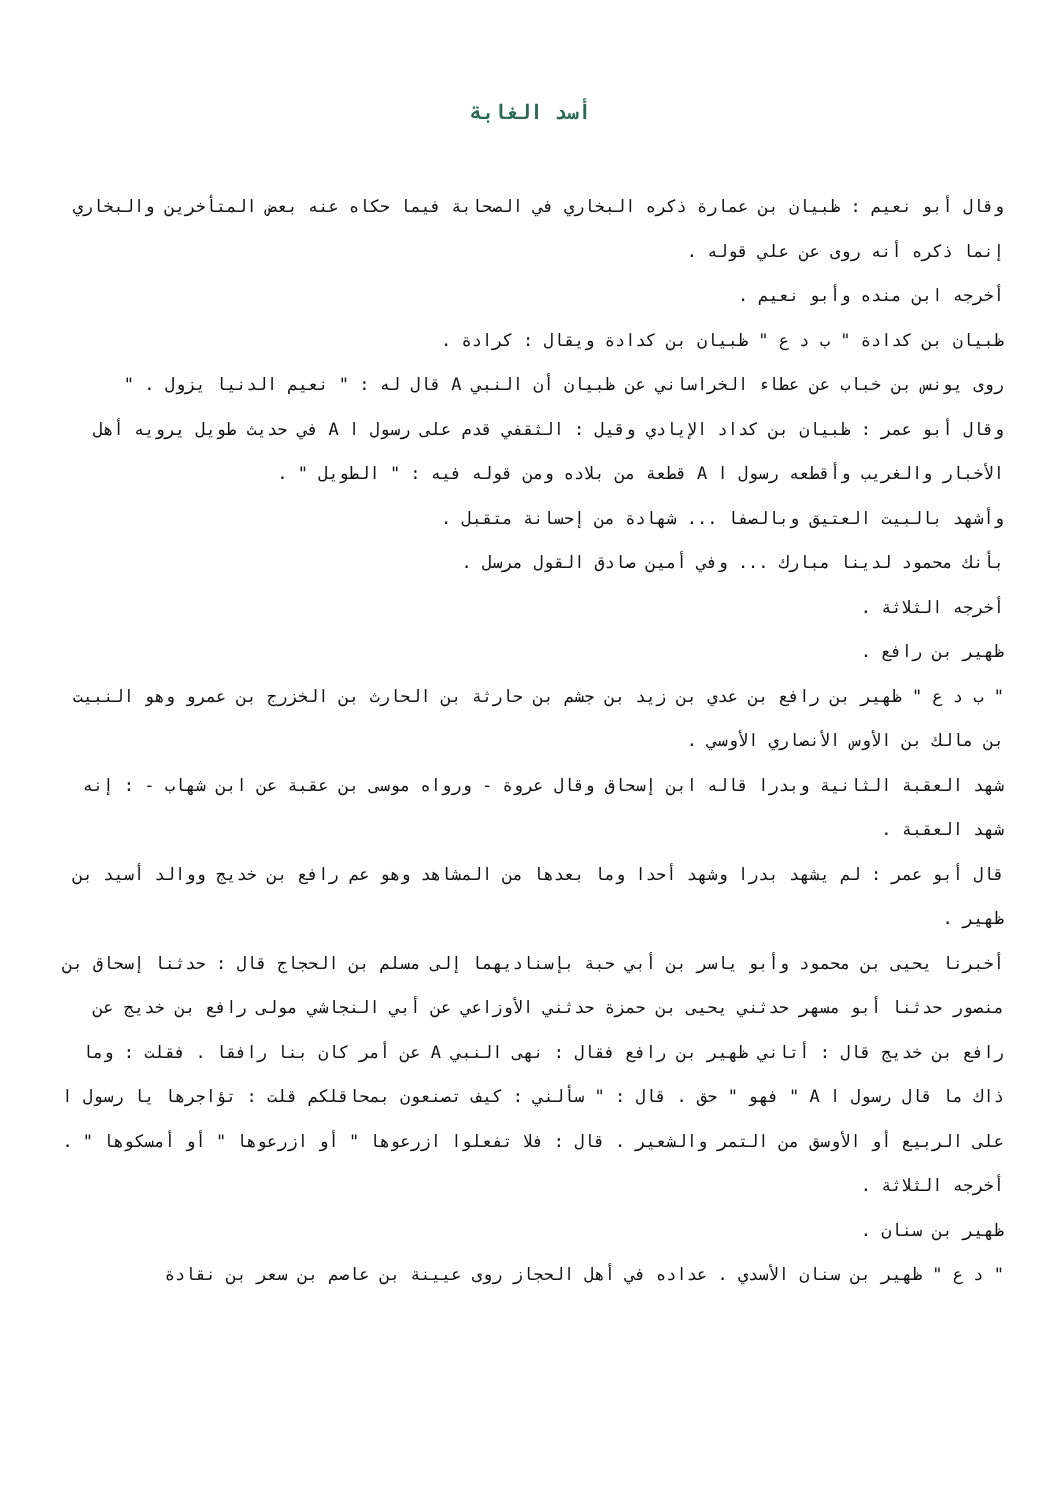أسد الغابة
وقال أبو نعيم : ظبيان بن عمارة ذكره البخاري في الصحابة فيما حكاه عنه بعض المتأخرين والبخاري إنما ذكره أنه روى عن علي قوله .
أخرجه ابن منده وأبو نعيم .
ظبيان بن كدادة " ب د ع " ظبيان بن كدادة ويقال : كرادة .
روى يونس بن خباب عن عطاء الخراساني عن ظبيان أن النبي A قال له : " نعيم الدنيا يزول . "
وقال أبو عمر : ظبيان بن كداد الإيادي وقيل : الثقفي قدم على رسول ا A في حديث طويل يرويه أهل الأخبار والغريب وأقطعه رسول ا A قطعة من بلاده ومن قوله فيه : " الطويل " .
وأشهد بالبيت العتيق وبالصفا ... شهادة من إحسانة متقبل .
بأنك محمود لدينا مبارك ... وفي أمين صادق القول مرسل .
أخرجه الثلاثة .
ظهير بن رافع .
" ب د ع " ظهير بن رافع بن عدي بن زيد بن جشم بن حارثة بن الحارث بن الخزرج بن عمرو وهو النبيت بن مالك بن الأوس الأنصاري الأوسي .
شهد العقبة الثانية وبدرا قاله ابن إسحاق وقال عروة - ورواه موسى بن عقبة عن ابن شهاب - : إنه شهد العقبة .
قال أبو عمر : لم يشهد بدرا وشهد أحدا وما بعدها من المشاهد وهو عم رافع بن خديج ووالد أسيد بن ظهير .
أخبرنا يحيى بن محمود وأبو ياسر بن أبي حبة بإسناديهما إلى مسلم بن الحجاج قال : حدثنا إسحاق بن منصور حدثنا أبو مسهر حدثني يحيى بن حمزة حدثني الأوزاعي عن أبي النجاشي مولى رافع بن خديج عن رافع بن خديج قال : أتاني ظهير بن رافع فقال : نهى النبي A عن أمر كان بنا رافقا . فقلت : وما ذاك ما قال رسول ا A " فهو " حق . قال : " سألني : كيف تصنعون بمحاقلكم قلت : تؤاجرها يا رسول ا على الربيع أو الأوسق من التمر والشعير . قال : فلا تفعلوا ازرعوها " أو ازرعوها " أو أمسكوها " .
أخرجه الثلاثة .
ظهير بن سنان .
" د ع " ظهير بن سنان الأسدي . عداده في أهل الحجاز روى عيينة بن عاصم بن سعر بن نقادة